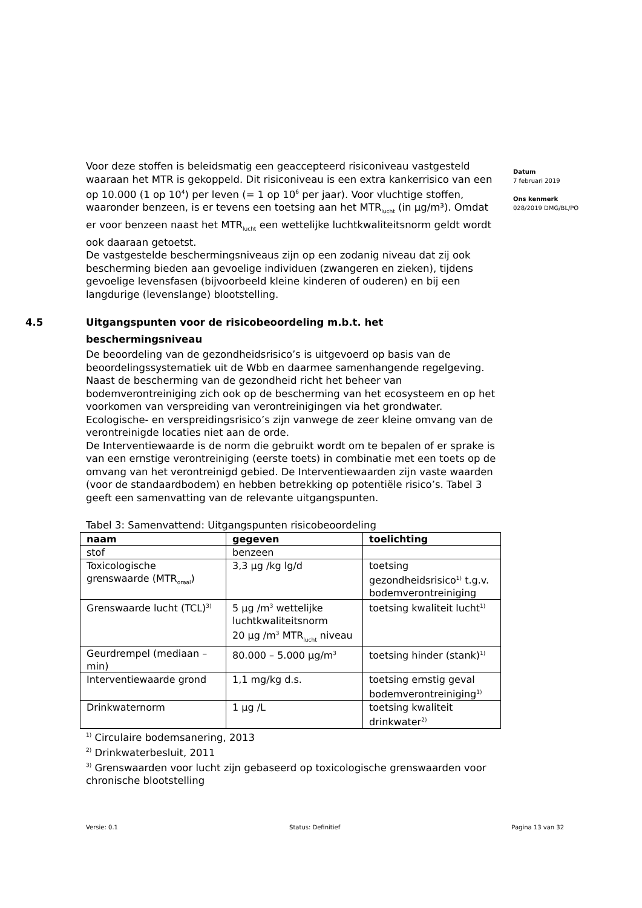Voor deze stoffen is beleidsmatig een geaccepteerd risiconiveau vastgesteld waaraan het MTR is gekoppeld. Dit risiconiveau is een extra kankerrisico van een op 10.000 (1 op 10<sup>4</sup>) per leven (= 1 op 10<sup>6</sup> per jaar). Voor vluchtige stoffen, waaronder benzeen, is er tevens een toetsing aan het MTR<sub>lucht</sub> (in µg/m³). Omdat er voor benzeen naast het MTR<sub>lucht</sub> een wettelijke luchtkwaliteitsnorm geldt wordt ook daaraan getoetst.
De vastgestelde beschermingsniveaus zijn op een zodanig niveau dat zij ook bescherming bieden aan gevoelige individuen (zwangeren en zieken), tijdens gevoelige levensfasen (bijvoorbeeld kleine kinderen of ouderen) en bij een langdurige (levenslange) blootstelling.
4.5 Uitgangspunten voor de risicobeoordeling m.b.t. het beschermingsniveau
De beoordeling van de gezondheidsrisico’s is uitgevoerd op basis van de beoordelingssystematiek uit de Wbb en daarmee samenhangende regelgeving.
Naast de bescherming van de gezondheid richt het beheer van bodemverontreiniging zich ook op de bescherming van het ecosysteem en op het voorkomen van verspreiding van verontreinigingen via het grondwater.
Ecologische- en verspreidingsrisico’s zijn vanwege de zeer kleine omvang van de verontreinigde locaties niet aan de orde.
De Interventiewaarde is de norm die gebruikt wordt om te bepalen of er sprake is van een ernstige verontreiniging (eerste toets) in combinatie met een toets op de omvang van het verontreinigd gebied. De Interventiewaarden zijn vaste waarden (voor de standaardbodem) en hebben betrekking op potentiële risico’s. Tabel 3 geeft een samenvatting van de relevante uitgangspunten.
Tabel 3: Samenvattend: Uitgangspunten risicobeoordeling
| naam | gegeven | toelichting |
| --- | --- | --- |
| stof | benzeen | |
| Toxicologische grenswaarde (MTR<sub>oraal</sub>) | 3,3 µg /kg lg/d | toetsing gezondheidsrisico<sup>1)</sup> t.g.v. bodemverontreiniging |
| Grenswaarde lucht (TCL)<sup>3)</sup> | 5 µg /m<sup>3</sup> wettelijke luchtkwaliteitsnorm 20 µg /m<sup>3</sup> MTR<sub>lucht</sub> niveau | toetsing kwaliteit lucht<sup>1)</sup> |
| Geurdrempel (mediaan – min) | 80.000 – 5.000 µg/m<sup>3</sup> | toetsing hinder (stank)<sup>1)</sup> |
| Interventiewaarde grond | 1,1 mg/kg d.s. | toetsing ernstig geval bodemverontreiniging<sup>1)</sup> |
| Drinkwaternorm | 1 µg /L | toetsing kwaliteit drinkwater<sup>2)</sup> |
<sup>1)</sup> Circulaire bodemsanering, 2013
<sup>2)</sup> Drinkwaterbesluit, 2011
<sup>3)</sup> Grenswaarden voor lucht zijn gebaseerd op toxicologische grenswaarden voor chronische blootstelling
Datum
7 februari 2019
Ons kenmerk
028/2019 DMG/BL/PO
Versie: 0.1 Status: Definitief Pagina 13 van 32